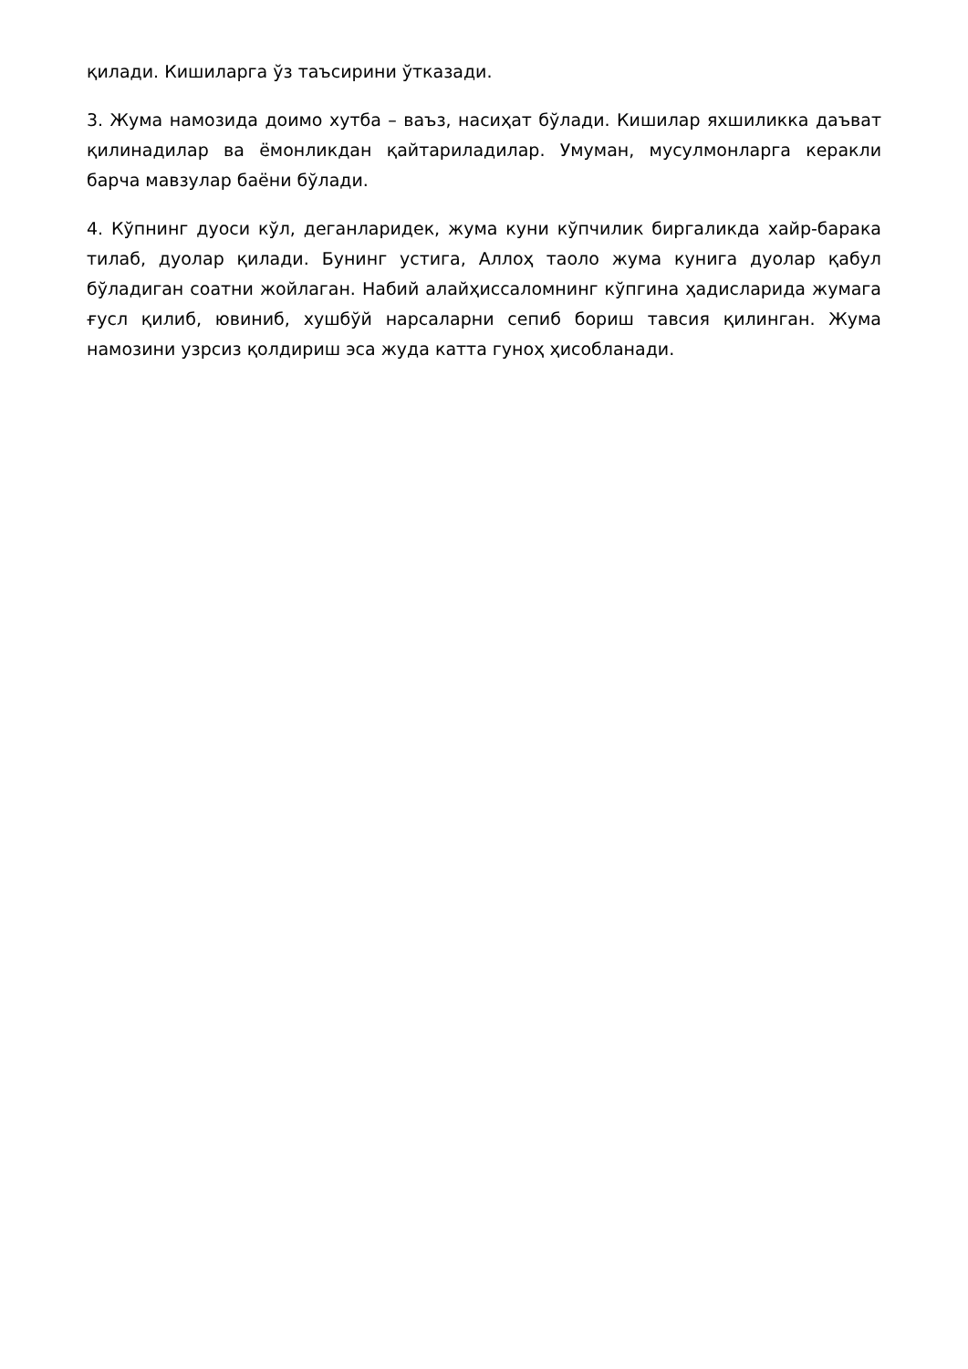қилади. Кишиларга ўз таъсирини ўтказади.
3. Жума намозида доимо хутба – ваъз, насиҳат бўлади. Кишилар яхшиликка даъват қилинадилар ва ёмонликдан қайтариладилар. Умуман, мусулмонларга керакли барча мавзулар баёни бўлади.
4. Кўпнинг дуоси кўл, деганларидек, жума куни кўпчилик биргаликда хайр-барака тилаб, дуолар қилади. Бунинг устига, Аллоҳ таоло жума кунига дуолар қабул бўладиган соатни жойлаган. Набий алайҳиссаломнинг кўпгина ҳадисларида жумага ғусл қилиб, ювиниб, хушбўй нарсаларни сепиб бориш тавсия қилинган. Жума намозини узрсиз қолдириш эса жуда катта гуноҳ ҳисобланади.